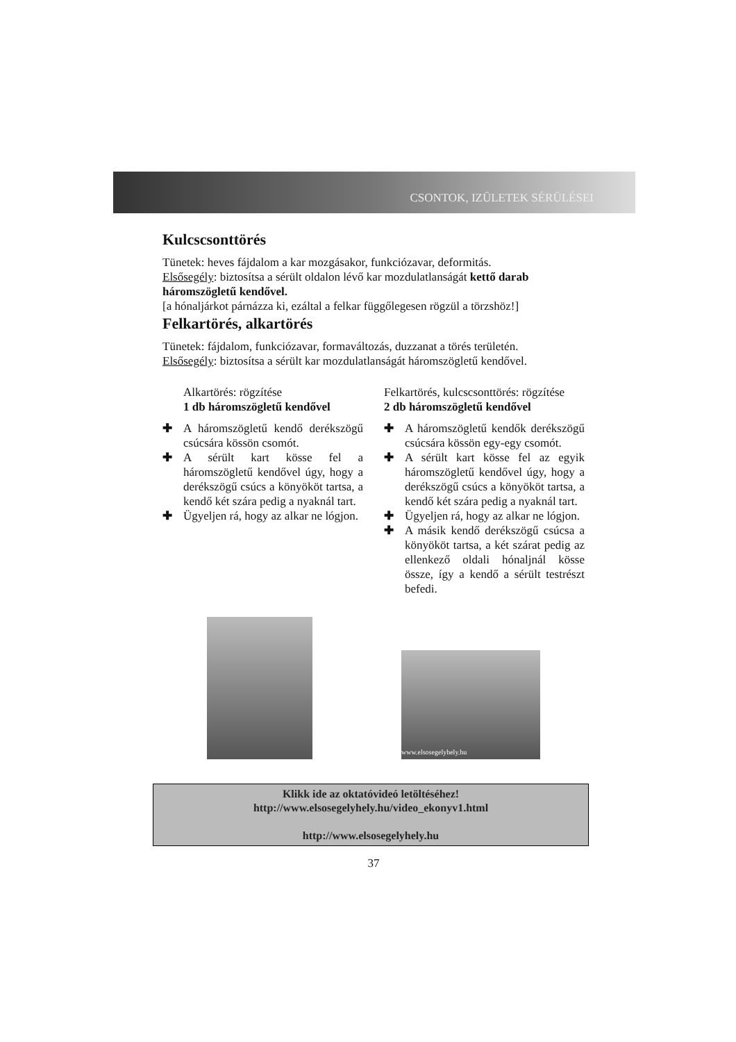CSONTOK, IZÜLETEK SÉRÜLÉSEI
Kulcscsonttörés
Tünetek: heves fájdalom a kar mozgásakor, funkciózavar, deformitás.
Elsősegély: biztosítsa a sérült oldalon lévő kar mozdulatlanságát kettő darab háromszögletű kendővel.
[a hónaljárkot párnázza ki, ezáltal a felkar függőlegesen rögzül a törzshöz!]
Felkartörés, alkartörés
Tünetek: fájdalom, funkciózavar, formaváltozás, duzzanat a törés területén.
Elsősegély: biztosítsa a sérült kar mozdulatlanságát háromszögletű kendővel.
Alkartörés: rögzítése
1 db háromszögletű kendővel
✚ A háromszögletű kendő derékszögű csúcsára kössön csomót.
✚ A sérült kart kösse fel a háromszögletű kendővel úgy, hogy a derékszögű csúcs a könyököt tartsa, a kendő két szára pedig a nyaknál tart.
✚ Ügyeljen rá, hogy az alkar ne lógjon.
Felkartörés, kulcscsonttörés: rögzítése
2 db háromszögletű kendővel
✚ A háromszögletű kendők derékszögű csúcsára kössön egy-egy csomót.
✚ A sérült kart kösse fel az egyik háromszögletű kendővel úgy, hogy a derékszögű csúcs a könyököt tartsa, a kendő két szára pedig a nyaknál tart.
✚ Ügyeljen rá, hogy az alkar ne lógjon.
✚ A másik kendő derékszögű csúcsa a könyököt tartsa, a két szárat pedig az ellenkező oldali hónaljnál kösse össze, így a kendő a sérült testrészt befedi.
www.elsosegelyhely.hu
Klikk ide az oktatóvideó letöltéséhez!
http://www.elsosegelyhely.hu/video_ekonyv1.html
http://www.elsosegelyhely.hu
37